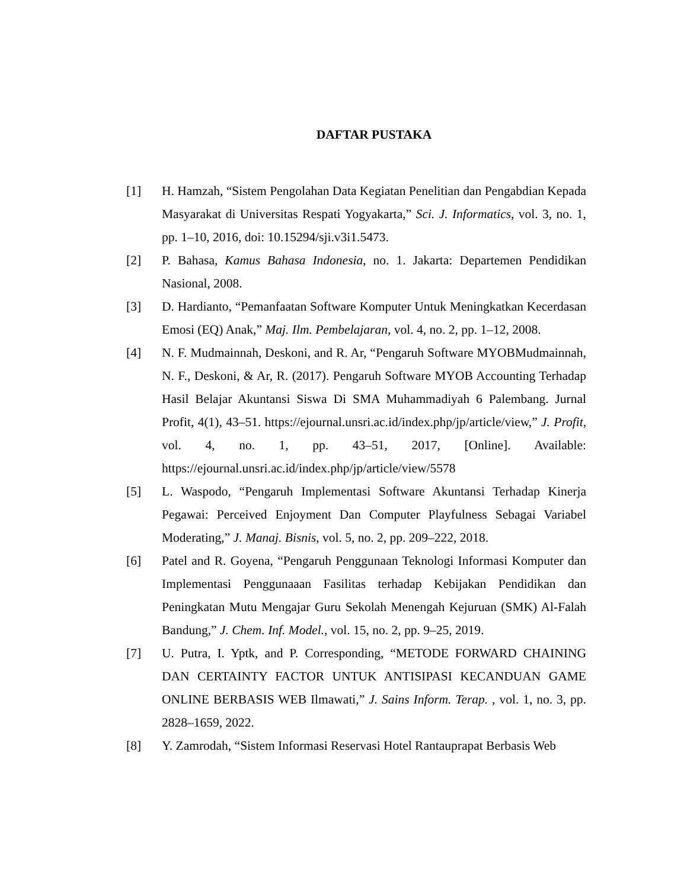DAFTAR PUSTAKA
[1] H. Hamzah, “Sistem Pengolahan Data Kegiatan Penelitian dan Pengabdian Kepada Masyarakat di Universitas Respati Yogyakarta,” Sci. J. Informatics, vol. 3, no. 1, pp. 1–10, 2016, doi: 10.15294/sji.v3i1.5473.
[2] P. Bahasa, Kamus Bahasa Indonesia, no. 1. Jakarta: Departemen Pendidikan Nasional, 2008.
[3] D. Hardianto, “Pemanfaatan Software Komputer Untuk Meningkatkan Kecerdasan Emosi (EQ) Anak,” Maj. Ilm. Pembelajaran, vol. 4, no. 2, pp. 1–12, 2008.
[4] N. F. Mudmainnah, Deskoni, and R. Ar, “Pengaruh Software MYOBMudmainnah, N. F., Deskoni, & Ar, R. (2017). Pengaruh Software MYOB Accounting Terhadap Hasil Belajar Akuntansi Siswa Di SMA Muhammadiyah 6 Palembang. Jurnal Profit, 4(1), 43–51. https://ejournal.unsri.ac.id/index.php/jp/article/view,” J. Profit, vol. 4, no. 1, pp. 43–51, 2017, [Online]. Available: https://ejournal.unsri.ac.id/index.php/jp/article/view/5578
[5] L. Waspodo, “Pengaruh Implementasi Software Akuntansi Terhadap Kinerja Pegawai: Perceived Enjoyment Dan Computer Playfulness Sebagai Variabel Moderating,” J. Manaj. Bisnis, vol. 5, no. 2, pp. 209–222, 2018.
[6] Patel and R. Goyena, “Pengaruh Penggunaan Teknologi Informasi Komputer dan Implementasi Penggunaaan Fasilitas terhadap Kebijakan Pendidikan dan Peningkatan Mutu Mengajar Guru Sekolah Menengah Kejuruan (SMK) Al-Falah Bandung,” J. Chem. Inf. Model., vol. 15, no. 2, pp. 9–25, 2019.
[7] U. Putra, I. Yptk, and P. Corresponding, “METODE FORWARD CHAINING DAN CERTAINTY FACTOR UNTUK ANTISIPASI KECANDUAN GAME ONLINE BERBASIS WEB Ilmawati,” J. Sains Inform. Terap. , vol. 1, no. 3, pp. 2828–1659, 2022.
[8] Y. Zamrodah, “Sistem Informasi Reservasi Hotel Rantauprapat Berbasis Web